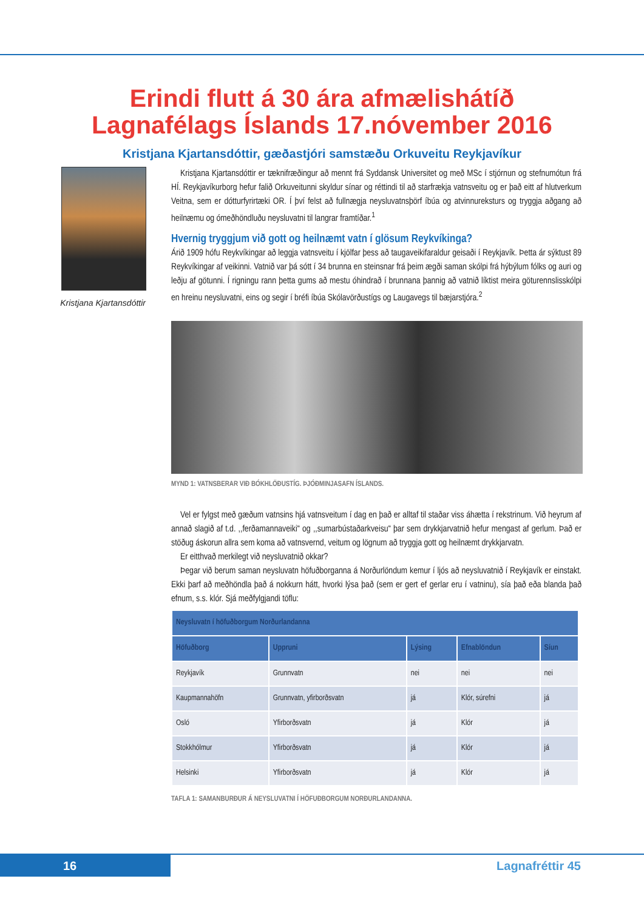Erindi flutt á 30 ára afmælishátíð
Lagnafélags Íslands 17.nóvember 2016
Kristjana Kjartansdóttir, gæðastjóri samstæðu Orkuveitu Reykjavíkur
Kristjana Kjartansdóttir
Kristjana Kjartansdóttir er tæknifræðingur að mennt frá Syddansk Universitet og með MSc í stjórnun og stefnumótun frá HÍ. Reykjavíkurborg hefur falið Orkuveitunni skyldur sínar og réttindi til að starfrækja vatnsveitu og er það eitt af hlutverkum Veitna, sem er dótturfyrirtæki OR. Í því felst að fullnægja neysluvatnsþörf íbúa og atvinnureksturs og tryggja aðgang að heilnæmu og ómeðhöndluðu neysluvatni til langrar framtíðar.<sup>1</sup>
Hvernig tryggjum við gott og heilnæmt vatn í glösum Reykvíkinga?
Árið 1909 hófu Reykvíkingar að leggja vatnsveitu í kjölfar þess að taugaveikifaraldur geisaði í Reykjavík. Þetta ár sýktust 89 Reykvíkingar af veikinni. Vatnið var þá sótt í 34 brunna en steinsnar frá þeim ægði saman skólpi frá hýbýlum fólks og auri og leðju af götunni. Í rigningu rann þetta gums að mestu óhindrað í brunnana þannig að vatnið líktist meira göturennslisskólpi en hreinu neysluvatni, eins og segir í bréfi íbúa Skólavörðustígs og Laugavegs til bæjarstjóra.<sup>2</sup>
MYND 1: VATNSBERAR VIÐ BÓKHLÖÐUSTÍG. ÞJÓÐMINJASAFN ÍSLANDS.
Vel er fylgst með gæðum vatnsins hjá vatnsveitum í dag en það er alltaf til staðar viss áhætta í rekstrinum. Við heyrum af annað slagið af t.d. ,,ferðamannaveiki“ og ,,sumarbústaðarkveisu“ þar sem drykkjarvatnið hefur mengast af gerlum. Það er stöðug áskorun allra sem koma að vatnsvernd, veitum og lögnum að tryggja gott og heilnæmt drykkjarvatn.
Er eitthvað merkilegt við neysluvatnið okkar?
Þegar við berum saman neysluvatn höfuðborganna á Norðurlöndum kemur í ljós að neysluvatnið í Reykjavík er einstakt. Ekki þarf að meðhöndla það á nokkurn hátt, hvorki lýsa það (sem er gert ef gerlar eru í vatninu), sía það eða blanda það efnum, s.s. klór. Sjá meðfylgjandi töflu:
| Neysluvatn í höfuðborgum Norðurlandanna | | | | |
| --- | --- | --- | --- | --- |
| Höfuðborg | Uppruni | Lýsing | Efnablöndun | Síun |
| Reykjavík | Grunnvatn | nei | nei | nei |
| Kaupmannahöfn | Grunnvatn, yfirborðsvatn | já | Klór, súrefni | já |
| Osló | Yfirborðsvatn | já | Klór | já |
| Stokkhólmur | Yfirborðsvatn | já | Klór | já |
| Helsinki | Yfirborðsvatn | já | Klór | já |
TAFLA 1: SAMANBURÐUR Á NEYSLUVATNI Í HÖFUÐBORGUM NORÐURLANDANNA.
16 Lagnafréttir 45